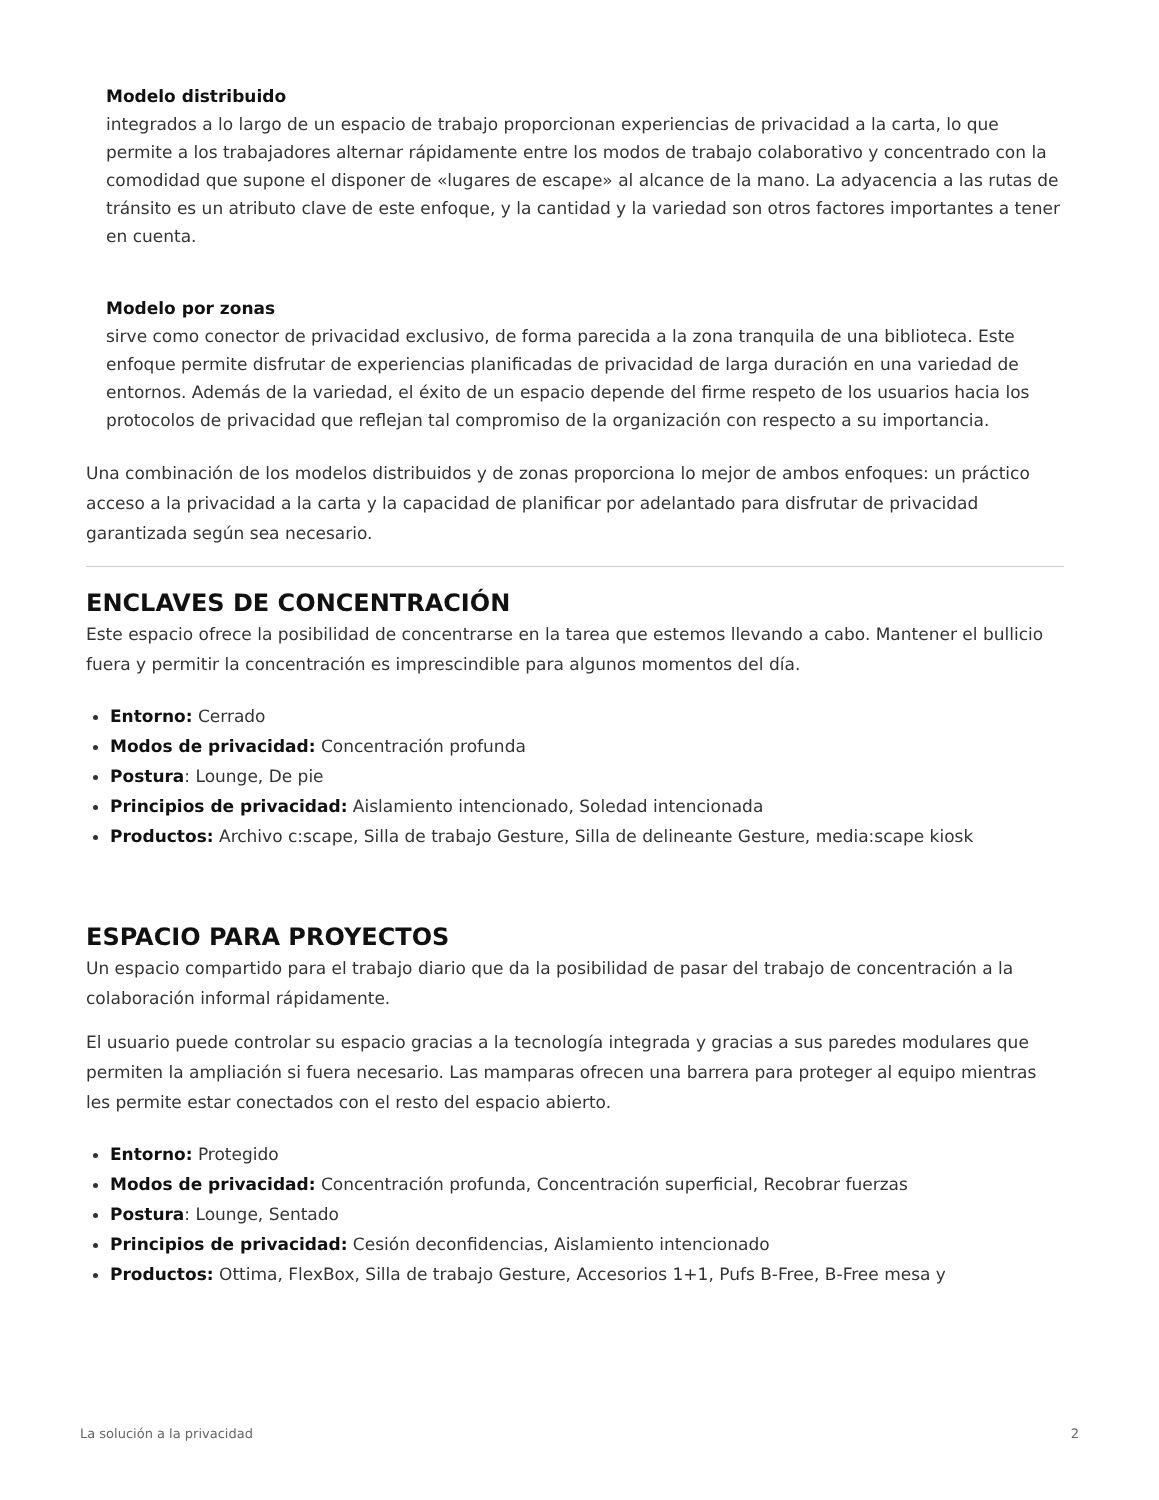Modelo distribuido
integrados a lo largo de un espacio de trabajo proporcionan experiencias de privacidad a la carta, lo que permite a los trabajadores alternar rápidamente entre los modos de trabajo colaborativo y concentrado con la comodidad que supone el disponer de «lugares de escape» al alcance de la mano. La adyacencia a las rutas de tránsito es un atributo clave de este enfoque, y la cantidad y la variedad son otros factores importantes a tener en cuenta.
Modelo por zonas
sirve como conector de privacidad exclusivo, de forma parecida a la zona tranquila de una biblioteca. Este enfoque permite disfrutar de experiencias planificadas de privacidad de larga duración en una variedad de entornos. Además de la variedad, el éxito de un espacio depende del firme respeto de los usuarios hacia los protocolos de privacidad que reflejan tal compromiso de la organización con respecto a su importancia.
Una combinación de los modelos distribuidos y de zonas proporciona lo mejor de ambos enfoques: un práctico acceso a la privacidad a la carta y la capacidad de planificar por adelantado para disfrutar de privacidad garantizada según sea necesario.
ENCLAVES DE CONCENTRACIÓN
Este espacio ofrece la posibilidad de concentrarse en la tarea que estemos llevando a cabo. Mantener el bullicio fuera y permitir la concentración es imprescindible para algunos momentos del día.
Entorno: Cerrado
Modos de privacidad: Concentración profunda
Postura: Lounge, De pie
Principios de privacidad: Aislamiento intencionado, Soledad intencionada
Productos: Archivo c:scape, Silla de trabajo Gesture, Silla de delineante Gesture, media:scape kiosk
ESPACIO PARA PROYECTOS
Un espacio compartido para el trabajo diario que da la posibilidad de pasar del trabajo de concentración a la colaboración informal rápidamente.
El usuario puede controlar su espacio gracias a la tecnología integrada y gracias a sus paredes modulares que permiten la ampliación si fuera necesario. Las mamparas ofrecen una barrera para proteger al equipo mientras les permite estar conectados con el resto del espacio abierto.
Entorno: Protegido
Modos de privacidad: Concentración profunda, Concentración superficial, Recobrar fuerzas
Postura: Lounge, Sentado
Principios de privacidad: Cesión deconfidencias, Aislamiento intencionado
Productos: Ottima, FlexBox, Silla de trabajo Gesture, Accesorios 1+1, Pufs B-Free, B-Free mesa y
La solución a la privacidad 2